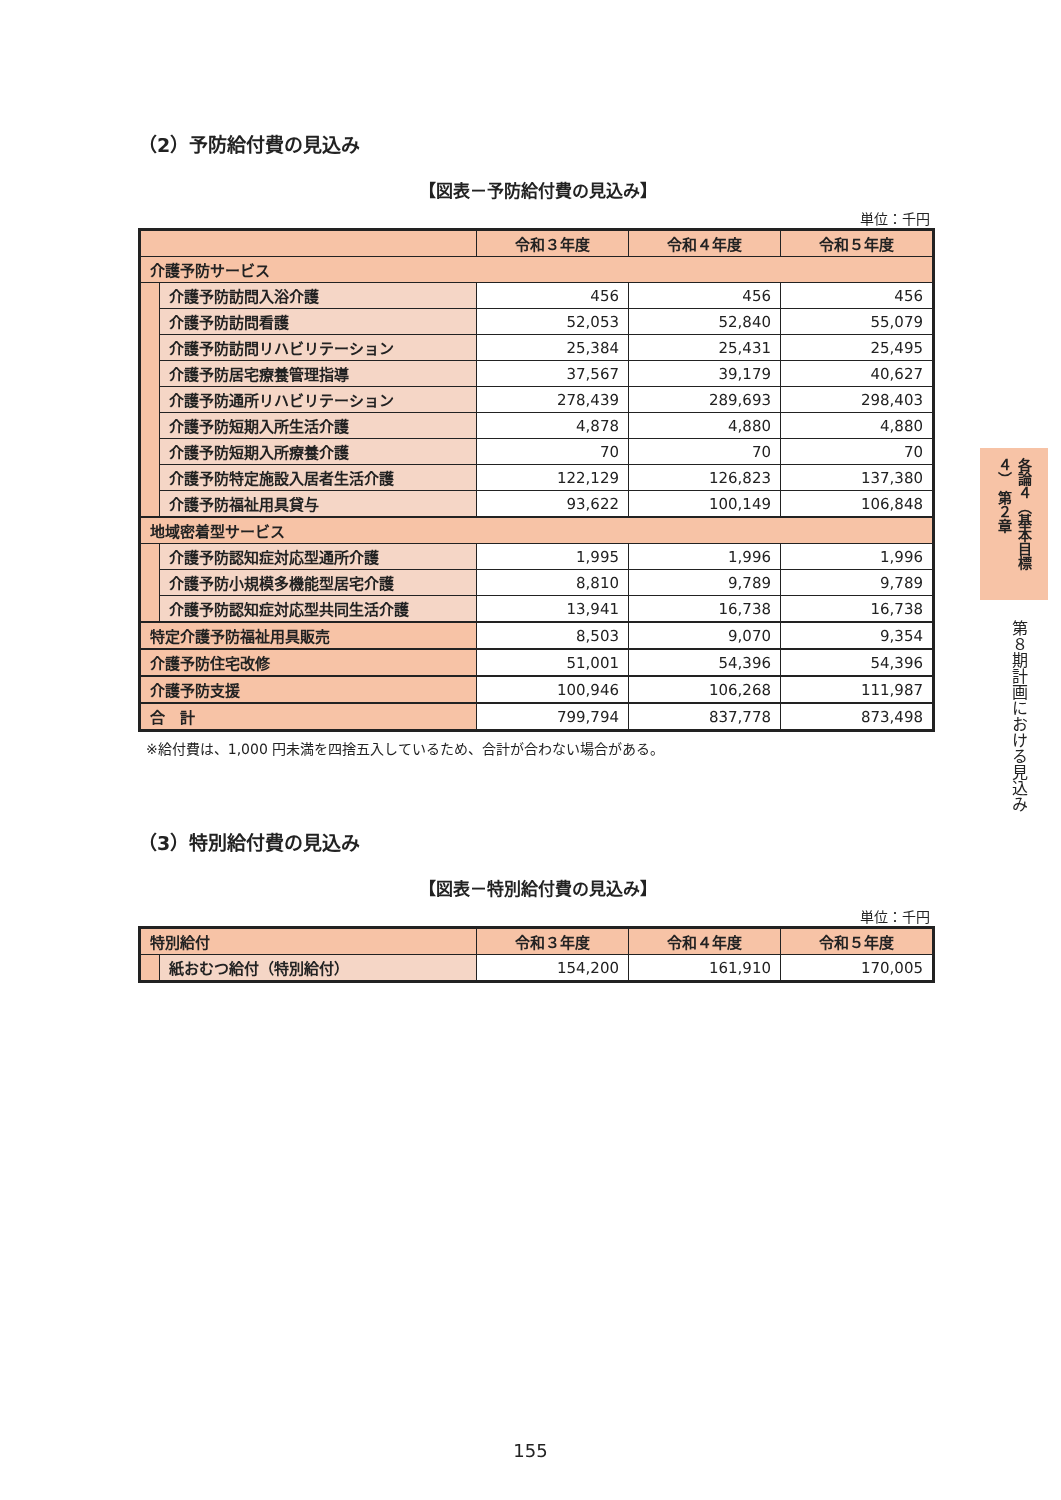（2）予防給付費の見込み
【図表－予防給付費の見込み】
単位：千円
| | | 令和３年度 | 令和４年度 | 令和５年度 |
| --- | --- | --- | --- | --- |
| 介護予防サービス | | | | |
| | 介護予防訪問入浴介護 | 456 | 456 | 456 |
| | 介護予防訪問看護 | 52,053 | 52,840 | 55,079 |
| | 介護予防訪問リハビリテーション | 25,384 | 25,431 | 25,495 |
| | 介護予防居宅療養管理指導 | 37,567 | 39,179 | 40,627 |
| | 介護予防通所リハビリテーション | 278,439 | 289,693 | 298,403 |
| | 介護予防短期入所生活介護 | 4,878 | 4,880 | 4,880 |
| | 介護予防短期入所療養介護 | 70 | 70 | 70 |
| | 介護予防特定施設入居者生活介護 | 122,129 | 126,823 | 137,380 |
| | 介護予防福祉用具貸与 | 93,622 | 100,149 | 106,848 |
| 地域密着型サービス | | | | |
| | 介護予防認知症対応型通所介護 | 1,995 | 1,996 | 1,996 |
| | 介護予防小規模多機能型居宅介護 | 8,810 | 9,789 | 9,789 |
| | 介護予防認知症対応型共同生活介護 | 13,941 | 16,738 | 16,738 |
| 特定介護予防福祉用具販売 | | 8,503 | 9,070 | 9,354 |
| 介護予防住宅改修 | | 51,001 | 54,396 | 54,396 |
| 介護予防支援 | | 100,946 | 106,268 | 111,987 |
| 合 計 | | 799,794 | 837,778 | 873,498 |
※給付費は、1,000 円未満を四捨五入しているため、合計が合わない場合がある。
（3）特別給付費の見込み
【図表－特別給付費の見込み】
単位：千円
| 特別給付 | | 令和３年度 | 令和４年度 | 令和５年度 |
| --- | --- | --- | --- | --- |
| | 紙おむつ給付（特別給付） | 154,200 | 161,910 | 170,005 |
各論４（基本目標４） 第２章
第８期計画における見込み
155